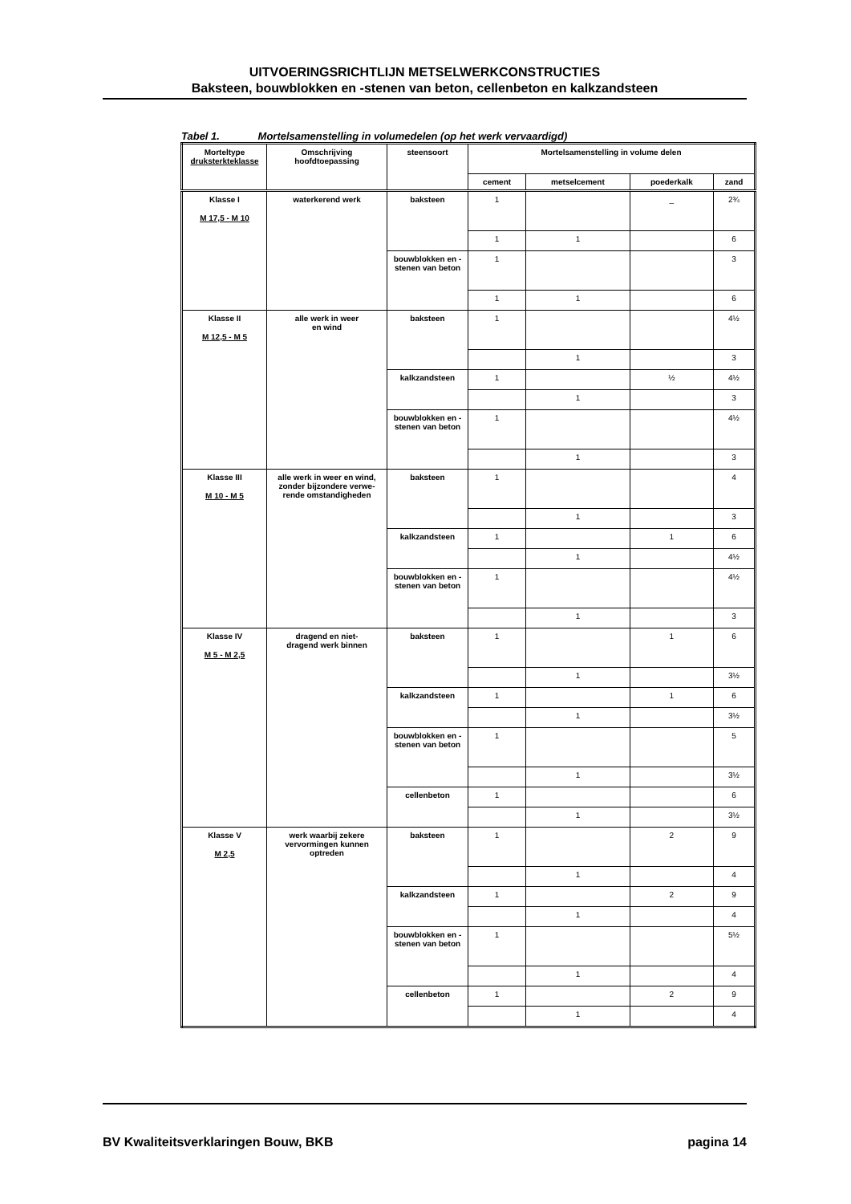UITVOERINGSRICHTLIJN METSELWERKCONSTRUCTIES
Baksteen, bouwblokken en -stenen van beton, cellenbeton en kalkzandsteen
Tabel 1. Mortelsamenstelling in volumedelen (op het werk vervaardigd)
| Morteltype druksterkteklasse | Omschrijving hoofdtoepassing | steensoort | Mortelsamenstelling in volume delen | | | |
| --- | --- | --- | --- | --- | --- | --- |
| | | | cement | metselcement | poederkalk | zand |
| Klasse I M 17,5 - M 10 | waterkerend werk | baksteen | 1 | | _ | 2¾ |
| | | | 1 | 1 | | 6 |
| | | bouwblokken en -stenen van beton | 1 | | | 3 |
| | | | 1 | 1 | | 6 |
| Klasse II M 12,5 - M 5 | alle werk in weer en wind | baksteen | 1 | | | 4½ |
| | | | | 1 | | 3 |
| | | kalkzandsteen | 1 | | ½ | 4½ |
| | | | | 1 | | 3 |
| | | bouwblokken en -stenen van beton | 1 | | | 4½ |
| | | | | 1 | | 3 |
| Klasse III M 10 - M 5 | alle werk in weer en wind, zonder bijzondere verwe-rende omstandigheden | baksteen | 1 | | | 4 |
| | | | | 1 | | 3 |
| | | kalkzandsteen | 1 | | 1 | 6 |
| | | | | 1 | | 4½ |
| | | bouwblokken en -stenen van beton | 1 | | | 4½ |
| | | | | 1 | | 3 |
| Klasse IV M 5 - M 2,5 | dragend en niet- dragend werk binnen | baksteen | 1 | | 1 | 6 |
| | | | | 1 | | 3½ |
| | | kalkzandsteen | 1 | | 1 | 6 |
| | | | | 1 | | 3½ |
| | | bouwblokken en -stenen van beton | 1 | | | 5 |
| | | | | 1 | | 3½ |
| | | cellenbeton | 1 | | | 6 |
| | | | | 1 | | 3½ |
| Klasse V M 2,5 | werk waarbij zekere vervormingen kunnen optreden | baksteen | 1 | | 2 | 9 |
| | | | | 1 | | 4 |
| | | kalkzandsteen | 1 | | 2 | 9 |
| | | | | 1 | | 4 |
| | | bouwblokken en -stenen van beton | 1 | | | 5½ |
| | | | | 1 | | 4 |
| | | cellenbeton | 1 | | 2 | 9 |
| | | | | 1 | | 4 |
BV Kwaliteitsverklaringen Bouw, BKB pagina 14